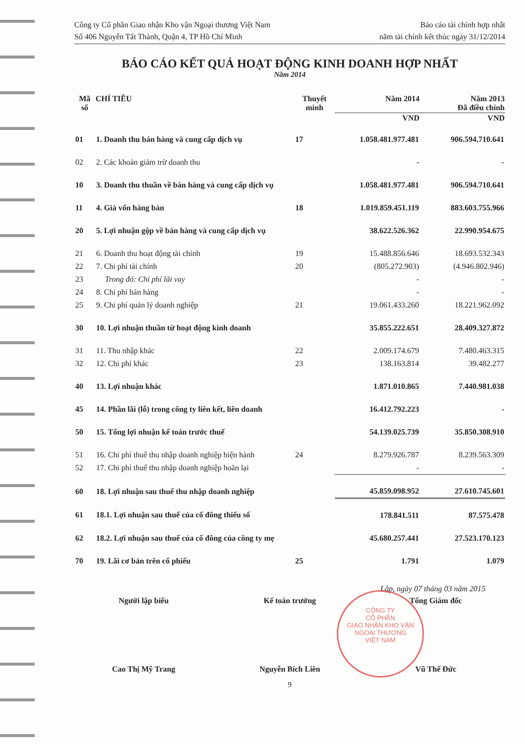CÔNG TY
CỔ PHẦN
GIAO NHẬN KHO VẬN
NGOẠI THƯƠNG
VIỆT NAM
Công ty Cổ phần Giao nhận Kho vận Ngoại thương Việt Nam
Số 406 Nguyễn Tất Thành, Quận 4, TP Hồ Chí Minh
Báo cáo tài chính hợp nhất
năm tài chính kết thúc ngày 31/12/2014
BÁO CÁO KẾT QUẢ HOẠT ĐỘNG KINH DOANH HỢP NHẤT
Năm 2014
| Mã số | CHỈ TIÊU | Thuyết minh | Năm 2014 | Năm 2013 Đã điều chỉnh |
| --- | --- | --- | --- | --- |
| | | | VND | VND |
| 01 | 1. Doanh thu bán hàng và cung cấp dịch vụ | 17 | 1.058.481.977.481 | 906.594.710.641 |
| 02 | 2. Các khoản giảm trừ doanh thu | | - | - |
| 10 | 3. Doanh thu thuần về bán hàng và cung cấp dịch vụ | | 1.058.481.977.481 | 906.594.710.641 |
| 11 | 4. Giá vốn hàng bán | 18 | 1.019.859.451.119 | 883.603.755.966 |
| 20 | 5. Lợi nhuận gộp về bán hàng và cung cấp dịch vụ | | 38.622.526.362 | 22.990.954.675 |
| 21 | 6. Doanh thu hoạt động tài chính | 19 | 15.488.856.646 | 18.693.532.343 |
| 22 | 7. Chi phí tài chính | 20 | (805.272.903) | (4.946.802.946) |
| 23 | Trong đó: Chi phí lãi vay | | - | - |
| 24 | 8. Chi phí bán hàng | | - | - |
| 25 | 9. Chi phí quản lý doanh nghiệp | 21 | 19.061.433.260 | 18.221.962.092 |
| 30 | 10. Lợi nhuận thuần từ hoạt động kinh doanh | | 35.855.222.651 | 28.409.327.872 |
| 31 | 11. Thu nhập khác | 22 | 2.009.174.679 | 7.480.463.315 |
| 32 | 12. Chi phí khác | 23 | 138.163.814 | 39.482.277 |
| 40 | 13. Lợi nhuận khác | | 1.871.010.865 | 7.440.981.038 |
| 45 | 14. Phần lãi (lỗ) trong công ty liên kết, liên doanh | | 16.412.792.223 | - |
| 50 | 15. Tổng lợi nhuận kế toán trước thuế | | 54.139.025.739 | 35.850.308.910 |
| 51 | 16. Chi phí thuế thu nhập doanh nghiệp hiện hành | 24 | 8.279.926.787 | 8.239.563.309 |
| 52 | 17. Chi phí thuế thu nhập doanh nghiệp hoãn lại | | - | - |
| 60 | 18. Lợi nhuận sau thuế thu nhập doanh nghiệp | | 45.859.098.952 | 27.610.745.601 |
| 61 | 18.1. Lợi nhuận sau thuế của cổ đông thiểu số | | 178.841.511 | 87.575.478 |
| 62 | 18.2. Lợi nhuận sau thuế của cổ đông của công ty mẹ | | 45.680.257.441 | 27.523.170.123 |
| 70 | 19. Lãi cơ bản trên cổ phiếu | 25 | 1.791 | 1.079 |
Lập, ngày 07 tháng 03 năm 2015
Người lập biểu
Cao Thị Mỹ Trang
Kế toán trưởng
Nguyễn Bích Liên
Tổng Giám đốc
Vũ Thế Đức
9